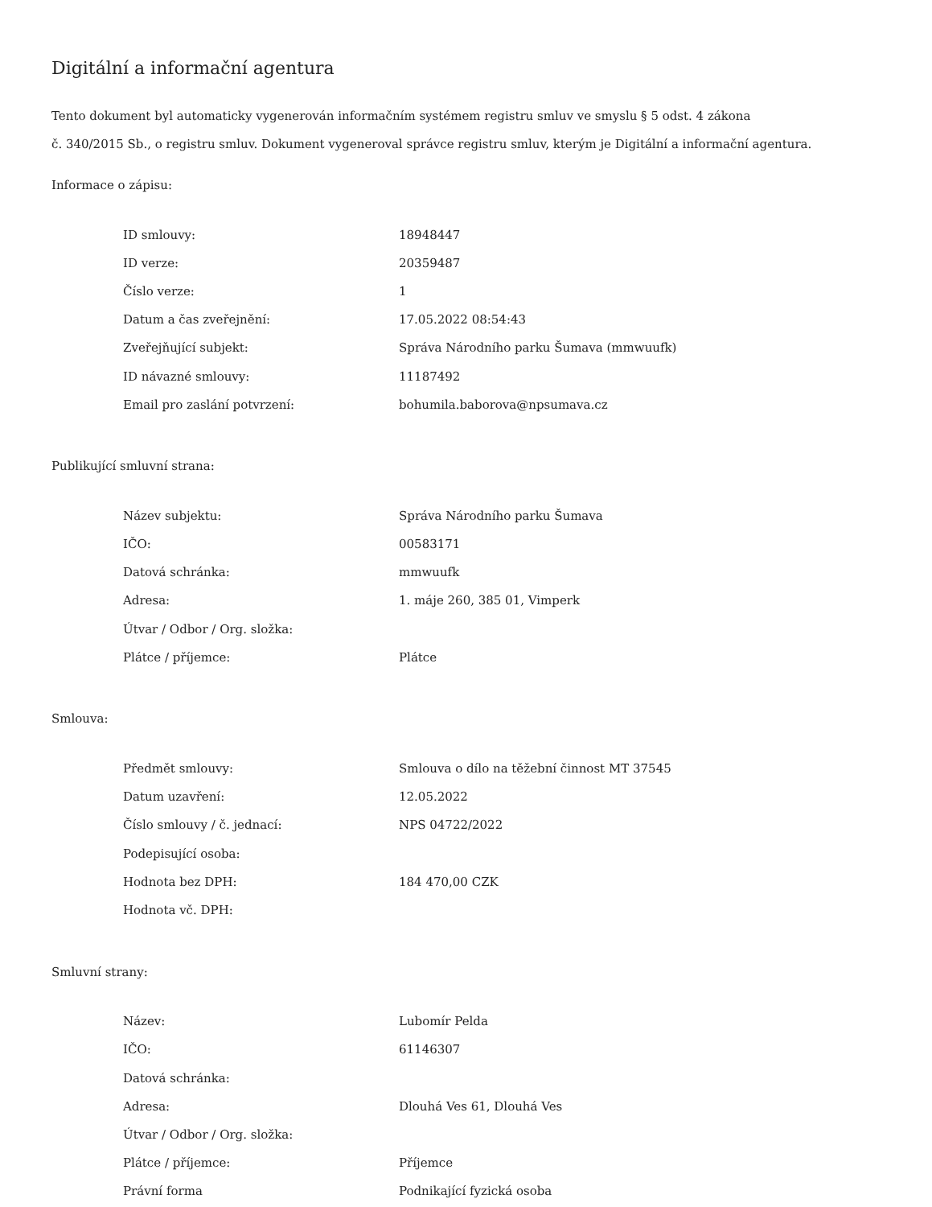Digitální a informační agentura
Tento dokument byl automaticky vygenerován informačním systémem registru smluv ve smyslu § 5 odst. 4 zákona
č. 340/2015 Sb., o registru smluv. Dokument vygeneroval správce registru smluv, kterým je Digitální a informační agentura.
Informace o zápisu:
| ID smlouvy: | 18948447 |
| ID verze: | 20359487 |
| Číslo verze: | 1 |
| Datum a čas zveřejnění: | 17.05.2022 08:54:43 |
| Zveřejňující subjekt: | Správa Národního parku Šumava (mmwuufk) |
| ID návazné smlouvy: | 11187492 |
| Email pro zaslání potvrzení: | bohumila.baborova@npsumava.cz |
Publikující smluvní strana:
| Název subjektu: | Správa Národního parku Šumava |
| IČO: | 00583171 |
| Datová schránka: | mmwuufk |
| Adresa: | 1. máje 260, 385 01, Vimperk |
| Útvar / Odbor / Org. složka: | |
| Plátce / příjemce: | Plátce |
Smlouva:
| Předmět smlouvy: | Smlouva o dílo na těžební činnost MT 37545 |
| Datum uzavření: | 12.05.2022 |
| Číslo smlouvy / č. jednací: | NPS 04722/2022 |
| Podepisující osoba: | |
| Hodnota bez DPH: | 184 470,00 CZK |
| Hodnota vč. DPH: | |
Smluvní strany:
| Název: | Lubomír Pelda |
| IČO: | 61146307 |
| Datová schránka: | |
| Adresa: | Dlouhá Ves 61, Dlouhá Ves |
| Útvar / Odbor / Org. složka: | |
| Plátce / příjemce: | Příjemce |
| Právní forma | Podnikající fyzická osoba |